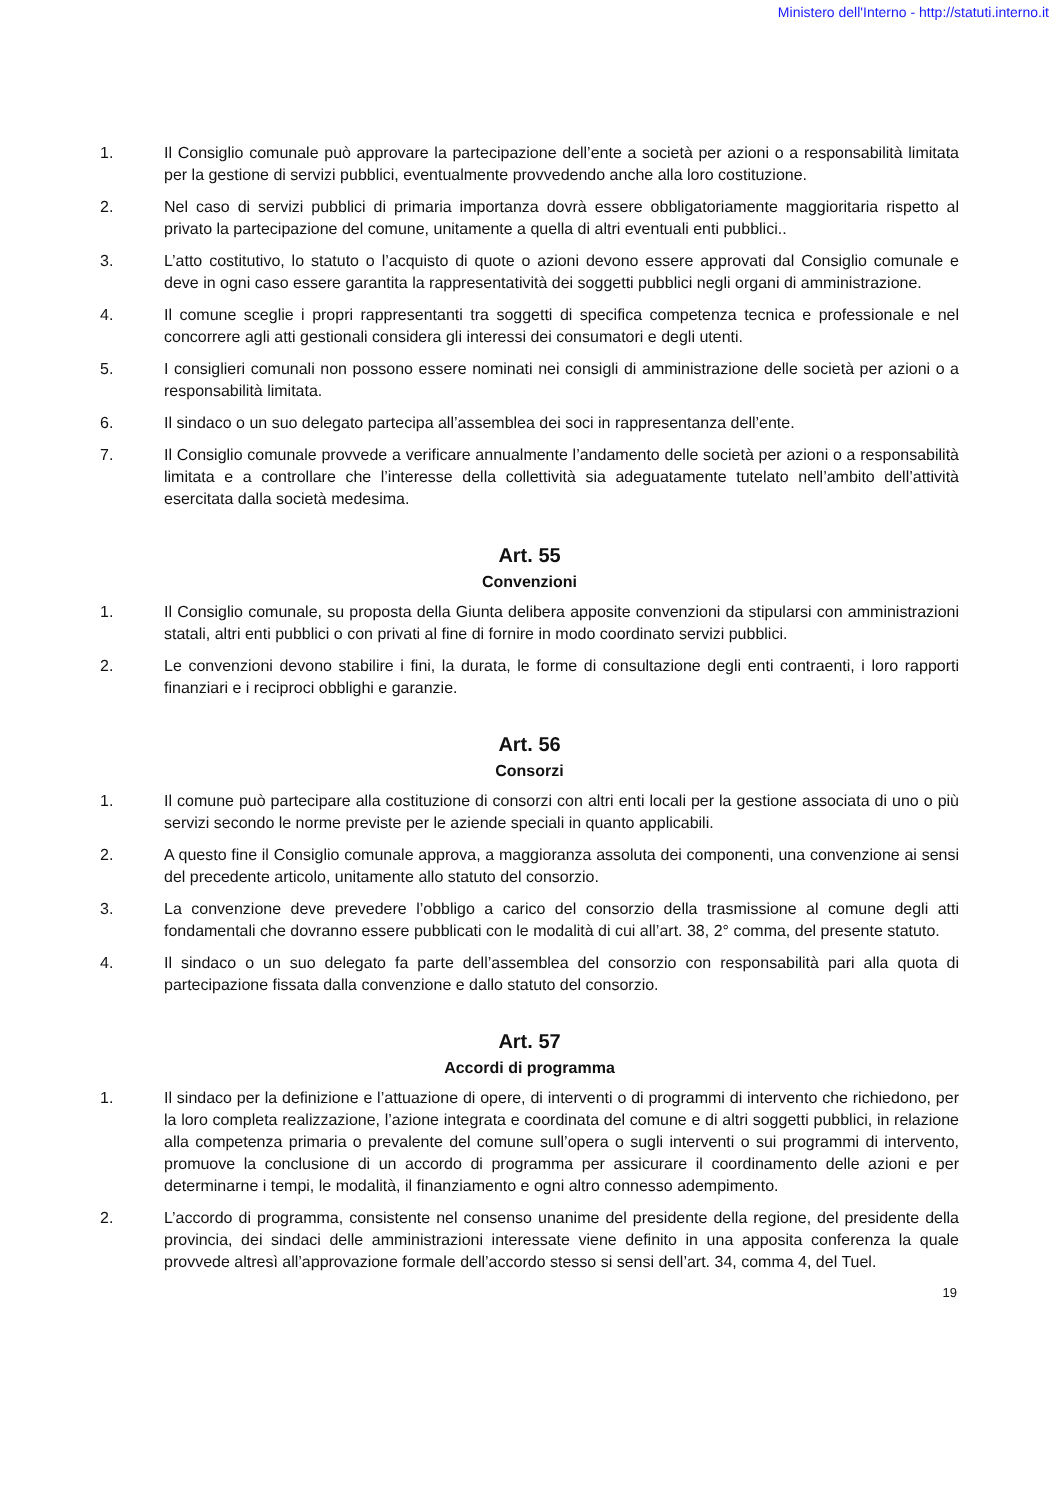Ministero dell'Interno - http://statuti.interno.it
1. Il Consiglio comunale può approvare la partecipazione dell’ente a società per azioni o a responsabilità limitata per la gestione di servizi pubblici, eventualmente provvedendo anche alla loro costituzione.
2. Nel caso di servizi pubblici di primaria importanza dovrà essere obbligatoriamente maggioritaria rispetto al privato la partecipazione del comune, unitamente a quella di altri eventuali enti pubblici..
3. L’atto costitutivo, lo statuto o l’acquisto di quote o azioni devono essere approvati dal Consiglio comunale e deve in ogni caso essere garantita la rappresentatività dei soggetti pubblici negli organi di amministrazione.
4. Il comune sceglie i propri rappresentanti tra soggetti di specifica competenza tecnica e professionale e nel concorrere agli atti gestionali considera gli interessi dei consumatori e degli utenti.
5. I consiglieri comunali non possono essere nominati nei consigli di amministrazione delle società per azioni o a responsabilità limitata.
6. Il sindaco o un suo delegato partecipa all’assemblea dei soci in rappresentanza dell’ente.
7. Il Consiglio comunale provvede a verificare annualmente l’andamento delle società per azioni o a responsabilità limitata e a controllare che l’interesse della collettività sia adeguatamente tutelato nell’ambito dell’attività esercitata dalla società medesima.
Art. 55
Convenzioni
1. Il Consiglio comunale, su proposta della Giunta delibera apposite convenzioni da stipularsi con amministrazioni statali, altri enti pubblici o con privati al fine di fornire in modo coordinato servizi pubblici.
2. Le convenzioni devono stabilire i fini, la durata, le forme di consultazione degli enti contraenti, i loro rapporti finanziari e i reciproci obblighi e garanzie.
Art. 56
Consorzi
1. Il comune può partecipare alla costituzione di consorzi con altri enti locali per la gestione associata di uno o più servizi secondo le norme previste per le aziende speciali in quanto applicabili.
2. A questo fine il Consiglio comunale approva, a maggioranza assoluta dei componenti, una convenzione ai sensi del precedente articolo, unitamente allo statuto del consorzio.
3. La convenzione deve prevedere l’obbligo a carico del consorzio della trasmissione al comune degli atti fondamentali che dovranno essere pubblicati con le modalità di cui all’art. 38, 2° comma, del presente statuto.
4. Il sindaco o un suo delegato fa parte dell’assemblea del consorzio con responsabilità pari alla quota di partecipazione fissata dalla convenzione e dallo statuto del consorzio.
Art. 57
Accordi di programma
1. Il sindaco per la definizione e l’attuazione di opere, di interventi o di programmi di intervento che richiedono, per la loro completa realizzazione, l’azione integrata e coordinata del comune e di altri soggetti pubblici, in relazione alla competenza primaria o prevalente del comune sull’opera o sugli interventi o sui programmi di intervento, promuove la conclusione di un accordo di programma per assicurare il coordinamento delle azioni e per determinarne i tempi, le modalità, il finanziamento e ogni altro connesso adempimento.
2. L’accordo di programma, consistente nel consenso unanime del presidente della regione, del presidente della provincia, dei sindaci delle amministrazioni interessate viene definito in una apposita conferenza la quale provvede altresì all’approvazione formale dell’accordo stesso si sensi dell’art. 34, comma 4, del Tuel.
19